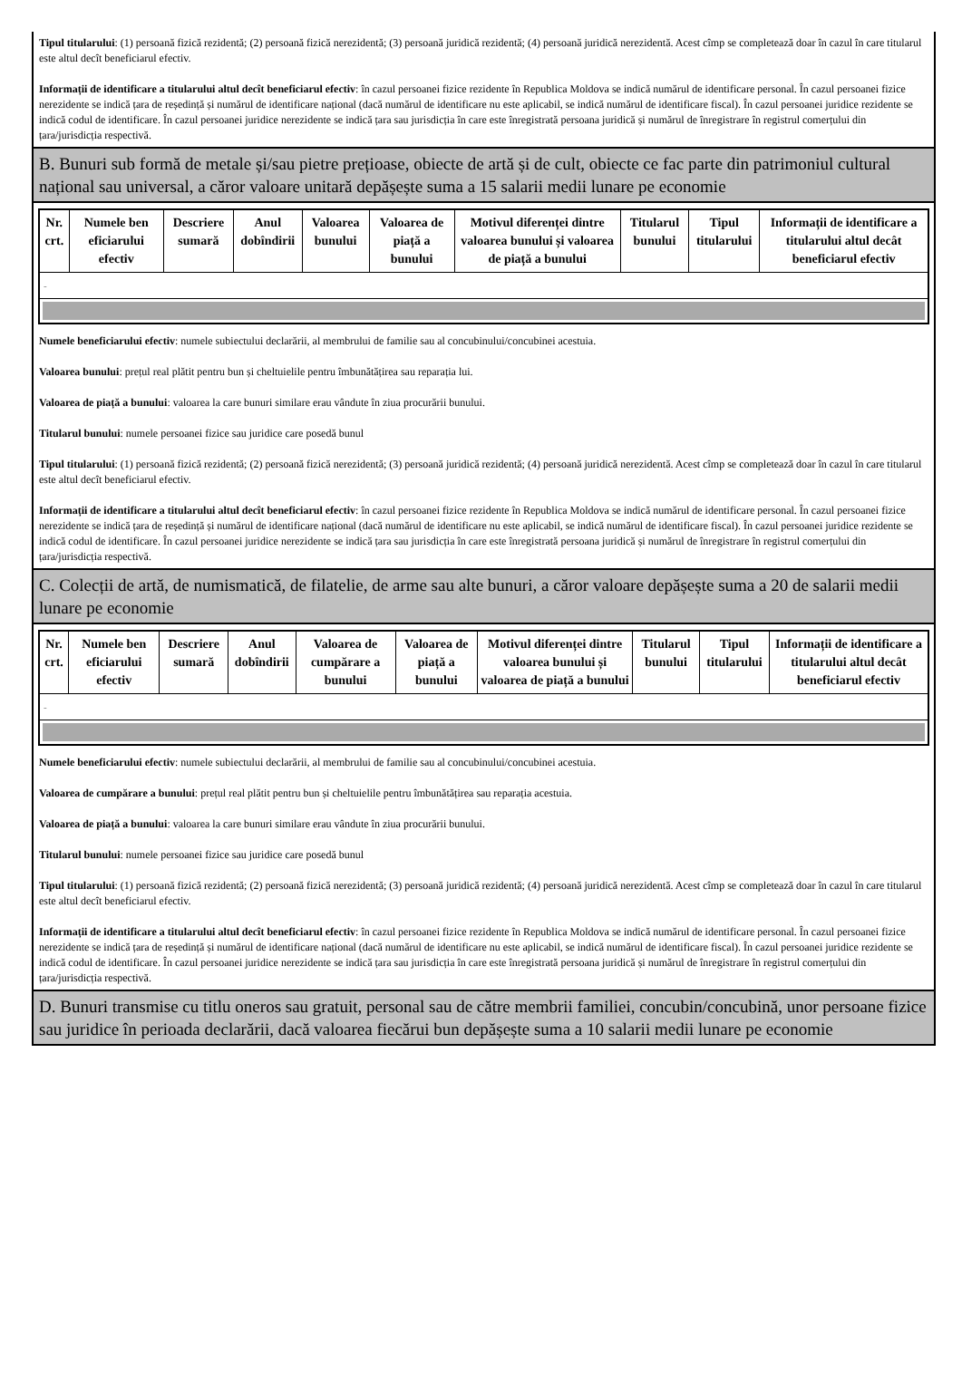Tipul titularului: (1) persoană fizică rezidentă; (2) persoană fizică nerezidentă; (3) persoană juridică rezidentă; (4) persoană juridică nerezidentă. Acest cîmp se completează doar în cazul în care titularul este altul decît beneficiarul efectiv.
Informații de identificare a titularului altul decît beneficiarul efectiv: în cazul persoanei fizice rezidente în Republica Moldova se indică numărul de identificare personal. În cazul persoanei fizice nerezidente se indică țara de reședință și numărul de identificare național (dacă numărul de identificare nu este aplicabil, se indică numărul de identificare fiscal). În cazul persoanei juridice rezidente se indică codul de identificare. În cazul persoanei juridice nerezidente se indică țara sau jurisdicția în care este înregistrată persoana juridică și numărul de înregistrare în registrul comerțului din țara/jurisdicția respectivă.
B. Bunuri sub formă de metale și/sau pietre prețioase, obiecte de artă și de cult, obiecte ce fac parte din patrimoniul cultural național sau universal, a căror valoare unitară depășește suma a 15 salarii medii lunare pe economie
| Nr. crt. | Numele ben eficiarului efectiv | Descriere sumară | Anul dobîndirii | Valoarea bunului | Valoarea de piață a bunului | Motivul diferenței dintre valoarea bunului și valoarea de piață a bunului | Titularul bunului | Tipul titularului | Informații de identificare a titularului altul decât beneficiarul efectiv |
| --- | --- | --- | --- | --- | --- | --- | --- | --- | --- |
| - | | | | | | | | | |
Numele beneficiarului efectiv: numele subiectului declarării, al membrului de familie sau al concubinului/concubinei acestuia.
Valoarea bunului: prețul real plătit pentru bun și cheltuielile pentru îmbunătățirea sau reparația lui.
Valoarea de piață a bunului: valoarea la care bunuri similare erau vândute în ziua procurării bunului.
Titularul bunului: numele persoanei fizice sau juridice care posedă bunul
Tipul titularului: (1) persoană fizică rezidentă; (2) persoană fizică nerezidentă; (3) persoană juridică rezidentă; (4) persoană juridică nerezidentă. Acest cîmp se completează doar în cazul în care titularul este altul decît beneficiarul efectiv.
Informații de identificare a titularului altul decît beneficiarul efectiv: în cazul persoanei fizice rezidente în Republica Moldova se indică numărul de identificare personal. În cazul persoanei fizice nerezidente se indică țara de reședință și numărul de identificare național (dacă numărul de identificare nu este aplicabil, se indică numărul de identificare fiscal). În cazul persoanei juridice rezidente se indică codul de identificare. În cazul persoanei juridice nerezidente se indică țara sau jurisdicția în care este înregistrată persoana juridică și numărul de înregistrare în registrul comerțului din țara/jurisdicția respectivă.
C. Colecții de artă, de numismatică, de filatelie, de arme sau alte bunuri, a căror valoare depășește suma a 20 de salarii medii lunare pe economie
| Nr. crt. | Numele ben eficiarului efectiv | Descriere sumară | Anul dobîndirii | Valoarea de cumpărare a bunului | Valoarea de piață a bunului | Motivul diferenței dintre valoarea bunului și valoarea de piață a bunului | Titularul bunului | Tipul titularului | Informații de identificare a titularului altul decât beneficiarul efectiv |
| --- | --- | --- | --- | --- | --- | --- | --- | --- | --- |
| - | | | | | | | | | |
Numele beneficiarului efectiv: numele subiectului declarării, al membrului de familie sau al concubinului/concubinei acestuia.
Valoarea de cumpărare a bunului: prețul real plătit pentru bun și cheltuielile pentru îmbunătățirea sau reparația acestuia.
Valoarea de piață a bunului: valoarea la care bunuri similare erau vândute în ziua procurării bunului.
Titularul bunului: numele persoanei fizice sau juridice care posedă bunul
Tipul titularului: (1) persoană fizică rezidentă; (2) persoană fizică nerezidentă; (3) persoană juridică rezidentă; (4) persoană juridică nerezidentă. Acest cîmp se completează doar în cazul în care titularul este altul decît beneficiarul efectiv.
Informații de identificare a titularului altul decît beneficiarul efectiv: în cazul persoanei fizice rezidente în Republica Moldova se indică numărul de identificare personal. În cazul persoanei fizice nerezidente se indică țara de reședință și numărul de identificare național (dacă numărul de identificare nu este aplicabil, se indică numărul de identificare fiscal). În cazul persoanei juridice rezidente se indică codul de identificare. În cazul persoanei juridice nerezidente se indică țara sau jurisdicția în care este înregistrată persoana juridică și numărul de înregistrare în registrul comerțului din țara/jurisdicția respectivă.
D. Bunuri transmise cu titlu oneros sau gratuit, personal sau de către membrii familiei, concubin/concubină, unor persoane fizice sau juridice în perioada declarării, dacă valoarea fiecărui bun depășește suma a 10 salarii medii lunare pe economie